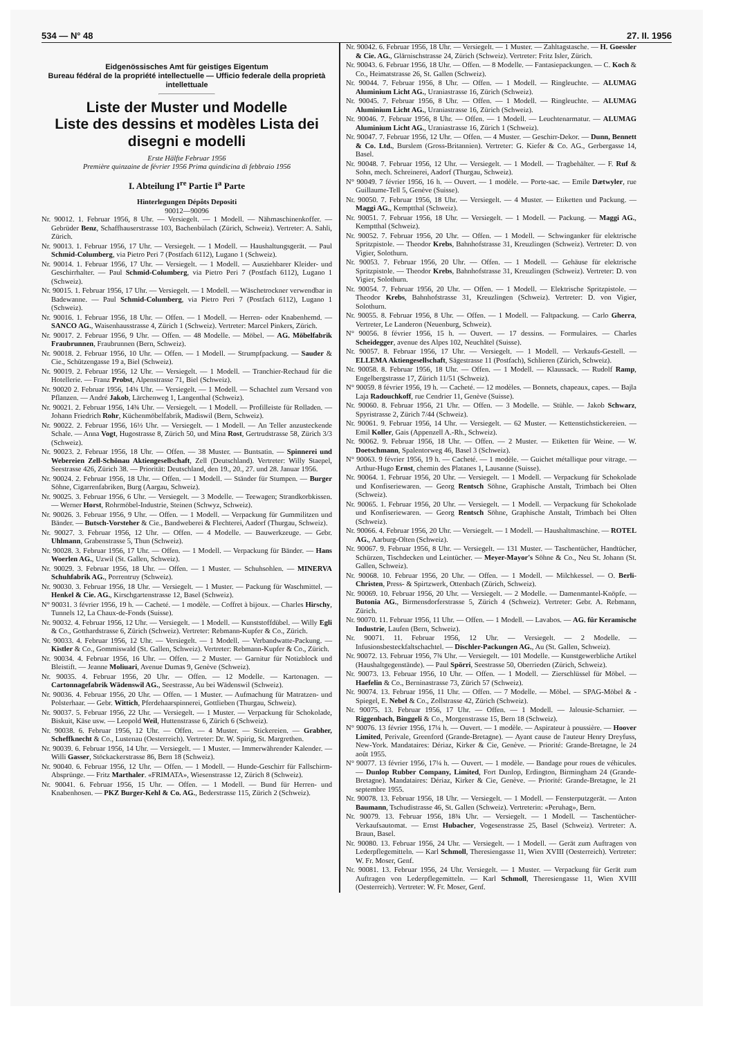534 — N° 48 27. II. 1956
Eidgenössisches Amt für geistiges Eigentum
Bureau fédéral de la propriété intellectuelle — Ufficio federale della proprietà intellettuale
Liste der Muster und Modelle
Liste des dessins et modèles Lista dei disegni e modelli
Erste Hälfte Februar 1956
Première quinzaine de février 1956 Prima quindicina di febbraio 1956
I. Abteilung I<sup>re</sup> Partie I<sup>a</sup> Parte
Hinterlegungen Dépôts Depositi
90012—90096
Nr. 90012. 1. Februar 1956, 8 Uhr. — Versiegelt. — 1 Modell. — Nähmaschinenkoffer. — Gebrüder Benz, Schaffhauserstrasse 103, Bachenbülach (Zürich, Schweiz). Vertreter: A. Sahli, Zürich.
Nr. 90013. 1. Februar 1956, 17 Uhr. — Versiegelt. — 1 Modell. — Haushaltungsgerät. — Paul Schmid-Columberg, via Pietro Peri 7 (Postfach 6112), Lugano 1 (Schweiz).
Nr. 90014. 1. Februar 1956, 17 Uhr. — Versiegelt. — 1 Modell. — Ausziehbarer Kleider- und Geschirrhalter. — Paul Schmid-Columberg, via Pietro Peri 7 (Postfach 6112), Lugano 1 (Schweiz).
Nr. 90015. 1. Februar 1956, 17 Uhr. — Versiegelt. — 1 Modell. — Wäschetrockner verwendbar in Badewanne. — Paul Schmid-Columberg, via Pietro Peri 7 (Postfach 6112), Lugano 1 (Schweiz).
Nr. 90016. 1. Februar 1956, 18 Uhr. — Offen. — 1 Modell. — Herren- oder Knabenhemd. — SANCO AG., Waisenhausstrasse 4, Zürich 1 (Schweiz). Vertreter: Marcel Pinkers, Zürich.
Nr. 90017. 2. Februar 1956, 9 Uhr. — Offen. — 48 Modelle. — Möbel. — AG. Möbelfabrik Fraubrunnen, Fraubrunnen (Bern, Schweiz).
Nr. 90018. 2. Februar 1956, 10 Uhr. — Offen. — 1 Modell. — Strumpfpackung. — Sauder & Cie., Schützengasse 19 a, Biel (Schweiz).
Nr. 90019. 2. Februar 1956, 12 Uhr. — Versiegelt. — 1 Modell. — Tranchier-Rechaud für die Hotellerie. — Franz Probst, Alpenstrasse 71, Biel (Schweiz).
Nr. 90020 2. Februar 1956, 14¾ Uhr. — Versiegelt. — 1 Modell. — Schachtel zum Versand von Pflanzen. — André Jakob, Lärchenweg 1, Langenthal (Schweiz).
Nr. 90021. 2. Februar 1956, 14¾ Uhr. — Versiegelt. — 1 Modell. — Profilleiste für Rolladen. — Johann Friedrich Rohr, Küchenmöbelfabrik, Madiswil (Bern, Schweiz).
Nr. 90022. 2. Februar 1956, 16½ Uhr. — Versiegelt. — 1 Modell. — An Teller anzusteckende Schale. — Anna Vogt, Hugostrasse 8, Zürich 50, und Mina Rost, Gertrudstrasse 58, Zürich 3/3 (Schweiz).
Nr. 90023. 2. Februar 1956, 18 Uhr. — Offen. — 38 Muster. — Buntsatin. — Spinnerei und Webereien Zell-Schönau Aktiengesellschaft, Zell (Deutschland). Vertreter: Willy Staepel, Seestrasse 426, Zürich 38. — Priorität: Deutschland, den 19., 20., 27. und 28. Januar 1956.
Nr. 90024. 2. Februar 1956, 18 Uhr. — Offen. — 1 Modell. — Ständer für Stumpen. — Burger Söhne, Cigarrenfabriken, Burg (Aargau, Schweiz).
Nr. 90025. 3. Februar 1956, 6 Uhr. — Versiegelt. — 3 Modelle. — Teewagen; Strandkorbkissen. — Werner Horst, Rohrmöbel-Industrie, Steinen (Schwyz, Schweiz).
Nr. 90026. 3. Februar 1956, 9 Uhr. — Offen. — 1 Modell. — Verpackung für Gummilitzen und Bänder. — Butsch-Vorsteher & Cie., Bandweberei & Flechterei, Aadorf (Thurgau, Schweiz).
Nr. 90027. 3. Februar 1956, 12 Uhr. — Offen. — 4 Modelle. — Bauwerkzeuge. — Gebr. Uhlmann, Grabenstrasse 5, Thun (Schweiz).
Nr. 90028. 3. Februar 1956, 17 Uhr. — Offen. — 1 Modell. — Verpackung für Bänder. — Hans Woerlen AG., Uzwil (St. Gallen, Schweiz).
Nr. 90029. 3. Februar 1956, 18 Uhr. — Offen. — 1 Muster. — Schuhsohlen. — MINERVA Schuhfabrik AG., Porrentruy (Schweiz).
Nr. 90030. 3. Februar 1956, 18 Uhr. — Versiegelt. — 1 Muster. — Packung für Waschmittel. — Henkel & Cie. AG., Kirschgartenstrasse 12, Basel (Schweiz).
N° 90031. 3 février 1956, 19 h. — Cacheté. — 1 modèle. — Coffret à bijoux. — Charles Hirschy, Tunnels 12, La Chaux-de-Fonds (Suisse).
Nr. 90032. 4. Februar 1956, 12 Uhr. — Versiegelt. — 1 Modell. — Kunststoffdübel. — Willy Egli & Co., Gotthardstrasse 6, Zürich (Schweiz). Vertreter: Rebmann-Kupfer & Co., Zürich.
Nr. 90033. 4. Februar 1956, 12 Uhr. — Versiegelt. — 1 Modell. — Verbandwatte-Packung. — Kistler & Co., Gommiswald (St. Gallen, Schweiz). Vertreter: Rebmann-Kupfer & Co., Zürich.
Nr. 90034. 4. Februar 1956, 16 Uhr. — Offen. — 2 Muster. — Garnitur für Notizblock und Bleistift. — Jeanne Moliuari, Avenue Dumas 9, Genève (Schweiz).
Nr. 90035. 4. Februar 1956, 20 Uhr. — Offen. — 12 Modelle. — Kartonagen. — Cartonnagefabrik Wädenswil AG., Seestrasse, Au bei Wädenswil (Schweiz).
Nr. 90036. 4. Februar 1956, 20 Uhr. — Offen. — 1 Muster. — Aufmachung für Matratzen- und Polsterhaar. — Gebr. Wittich, Pferdehaarspinnerei, Gottlieben (Thurgau, Schweiz).
Nr. 90037. 5. Februar 1956, 22 Uhr. — Versiegelt. — 1 Muster. — Verpackung für Schokolade, Biskuit, Käse usw. — Leopold Weil, Huttenstrasse 6, Zürich 6 (Schweiz).
Nr. 90038. 6. Februar 1956, 12 Uhr. — Offen. — 4 Muster. — Stickereien. — Grabher, Scheffknecht & Co., Lustenau (Oesterreich). Vertreter: Dr. W. Spirig, St. Margrethen.
Nr. 90039. 6. Februar 1956, 14 Uhr. — Versiegelt. — 1 Muster. — Immerwährender Kalender. — Willi Gasser, Stöckackerstrasse 86, Bern 18 (Schweiz).
Nr. 90040. 6. Februar 1956, 12 Uhr. — Offen. — 1 Modell. — Hunde-Geschirr für Fallschirm-Absprünge. — Fritz Marthaler. «FRIMATA», Wiesenstrasse 12, Zürich 8 (Schweiz).
Nr. 90041. 6. Februar 1956, 15 Uhr. — Offen. — 1 Modell. — Bund für Herren- und Knabenhosen. — PKZ Burger-Kehl & Co. AG., Bederstrasse 115, Zürich 2 (Schweiz).
Nr. 90042. 6. Februar 1956, 18 Uhr. — Versiegelt. — 1 Muster. — Zahltagstasche. — H. Goessler & Cie. AG., Glärnischstrasse 24, Zürich (Schweiz). Vertreter: Fritz Isler, Zürich.
Nr. 90043. 6. Februar 1956, 18 Uhr. — Offen. — 8 Modelle. — Fantasiepackungen. — C. Koch & Co., Heimatstrasse 26, St. Gallen (Schweiz).
Nr. 90044. 7. Februar 1956, 8 Uhr. — Offen. — 1 Modell. — Ringleuchte. — ALUMAG Aluminium Licht AG., Uraniastrasse 16, Zürich (Schweiz).
Nr. 90045. 7. Februar 1956, 8 Uhr. — Offen. — 1 Modell. — Ringleuchte. — ALUMAG Aluminium Licht AG., Uraniastrasse 16, Zürich (Schweiz).
Nr. 90046. 7. Februar 1956, 8 Uhr. — Offen. — 1 Modell. — Leuchtenarmatur. — ALUMAG Aluminium Licht AG., Uraniastrasse 16, Zürich 1 (Schweiz).
Nr. 90047. 7. Februar 1956, 12 Uhr. — Offen. — 4 Muster. — Geschirr-Dekor. — Dunn, Bennett & Co. Ltd., Burslem (Gross-Britannien). Vertreter: G. Kiefer & Co. AG., Gerbergasse 14, Basel.
Nr. 90048. 7. Februar 1956, 12 Uhr. — Versiegelt. — 1 Modell. — Tragbehälter. — F. Ruf & Sohn, mech. Schreinerei, Aadorf (Thurgau, Schweiz).
N° 90049. 7 février 1956, 16 h. — Ouvert. — 1 modèle. — Porte-sac. — Emile Dætwyler, rue Guillaume-Tell 5, Genève (Suisse).
Nr. 90050. 7. Februar 1956, 18 Uhr. — Versiegelt. — 4 Muster. — Etiketten und Packung. — Maggi AG., Kemptthal (Schweiz).
Nr. 90051. 7. Februar 1956, 18 Uhr. — Versiegelt. — 1 Modell. — Packung. — Maggi AG., Kemptthal (Schweiz).
Nr. 90052. 7. Februar 1956, 20 Uhr. — Offen. — 1 Modell. — Schwinganker für elektrische Spritzpistole. — Theodor Krebs, Bahnhofstrasse 31, Kreuzlingen (Schweiz). Vertreter: D. von Vigier, Solothurn.
Nr. 90053. 7. Februar 1956, 20 Uhr. — Offen. — 1 Modell. — Gehäuse für elektrische Spritzpistole. — Theodor Krebs, Bahnhofstrasse 31, Kreuzlingen (Schweiz). Vertreter: D. von Vigier, Solothurn.
Nr. 90054. 7. Februar 1956, 20 Uhr. — Offen. — 1 Modell. — Elektrische Spritzpistole. — Theodor Krebs, Bahnhofstrasse 31, Kreuzlingen (Schweiz). Vertreter: D. von Vigier, Solothurn.
Nr. 90055. 8. Februar 1956, 8 Uhr. — Offen. — 1 Modell. — Faltpackung. — Carlo Gherra, Vertreter, Le Landeron (Neuenburg, Schweiz).
N° 90056. 8 février 1956, 15 h. — Ouvert. — 17 dessins. — Formulaires. — Charles Scheidegger, avenue des Alpes 102, Neuchâtel (Suisse).
Nr. 90057. 8. Februar 1956, 17 Uhr. — Versiegelt. — 1 Modell. — Verkaufs-Gestell. — ELLEMA Aktiengesellschaft, Sägestrasse 11 (Postfach), Schlieren (Zürich, Schweiz).
Nr. 90058. 8. Februar 1956, 18 Uhr. — Offen. — 1 Modell. — Klaussack. — Rudolf Ramp, Engelbergstrasse 17, Zürich 11/51 (Schweiz).
N° 90059. 8 février 1956, 19 h. — Cacheté. — 12 modèles. — Bonnets, chapeaux, capes. — Bajla Laja Radouchkoff, rue Cendrier 11, Genève (Suisse).
Nr. 90060. 8. Februar 1956, 21 Uhr. — Offen. — 3 Modelle. — Stühle. — Jakob Schwarz, Spyristrasse 2, Zürich 7/44 (Schweiz).
Nr. 90061. 9. Februar 1956, 14 Uhr. — Versiegelt. — 62 Muster. — Kettenstichstickereien. — Emil Koller, Gais (Appenzell A.-Rh., Schweiz).
Nr. 90062. 9. Februar 1956, 18 Uhr. — Offen. — 2 Muster. — Etiketten für Weine. — W. Doetschmann, Spalentorweg 46, Basel 3 (Schweiz).
N° 90063. 9 février 1956, 19 h. — Cacheté. — 1 modèle. — Guichet métallique pour vitrage. — Arthur-Hugo Ernst, chemin des Platanes 1, Lausanne (Suisse).
Nr. 90064. 1. Februar 1956, 20 Uhr. — Versiegelt. — 1 Modell. — Verpackung für Schokolade und Konfiseriewaren. — Georg Rentsch Söhne, Graphische Anstalt, Trimbach bei Olten (Schweiz).
Nr. 90065. 1. Februar 1956, 20 Uhr. — Versiegelt. — 1 Modell. — Verpackung für Schokolade und Konfiseriewaren. — Georg Rentsch Söhne, Graphische Anstalt, Trimbach bei Olten (Schweiz).
Nr. 90066. 4. Februar 1956, 20 Uhr. — Versiegelt. — 1 Modell. — Haushaltmaschine. — ROTEL AG., Aarburg-Olten (Schweiz).
Nr. 90067. 9. Februar 1956, 8 Uhr. — Versiegelt. — 131 Muster. — Taschentücher, Handtücher, Schürzen, Tischdecken und Leintücher. — Meyer-Mayor's Söhne & Co., Neu St. Johann (St. Gallen, Schweiz).
Nr. 90068. 10. Februar 1956, 20 Uhr. — Offen. — 1 Modell. — Milchkessel. — O. Berli-Christen, Press- & Spirtzwerk, Ottenbach (Zürich, Schweiz).
Nr. 90069. 10. Februar 1956, 20 Uhr. — Versiegelt. — 2 Modelle. — Damenmantel-Knöpfe. — Butonia AG., Birmensdorferstrasse 5, Zürich 4 (Schweiz). Vertreter: Gebr. A. Rebmann, Zürich.
Nr. 90070. 11. Februar 1956, 11 Uhr. — Offen. — 1 Modell. — Lavabos. — AG. für Keramische Industrie, Laufen (Bern, Schweiz).
Nr. 90071. 11. Februar 1956, 12 Uhr. — Versiegelt. — 2 Modelle. — Infusionsbesteckfaltschachtel. — Dischler-Packungen AG., Au (St. Gallen, Schweiz).
Nr. 90072. 13. Februar 1956, 7¾ Uhr. — Versiegelt. — 101 Modelle. — Kunstgewerbliche Artikel (Haushaltgegenstände). — Paul Spörri, Seestrasse 50, Oberrieden (Zürich, Schweiz).
Nr. 90073. 13. Februar 1956, 10 Uhr. — Offen. — 1 Modell. — Zierschlüssel für Möbel. — Haefelin & Co., Berninastrasse 73, Zürich 57 (Schweiz).
Nr. 90074. 13. Februar 1956, 11 Uhr. — Offen. — 7 Modelle. — Möbel. — SPAG-Möbel & -Spiegel, E. Nebel & Co., Zollstrasse 42, Zürich (Schweiz).
Nr. 90075. 13. Februar 1956, 17 Uhr. — Offen. — 1 Modell. — Jalousie-Scharnier. — Riggenbach, Binggeli & Co., Morgenstrasse 15, Bern 18 (Schweiz).
N° 90076. 13 février 1956, 17¼ h. — Ouvert. — 1 modèle. — Aspirateur à poussière. — Hoover Limited, Perivale, Greenford (Grande-Bretagne). — Ayant cause de l'auteur Henry Dreyfuss, New-York. Mandataires: Dériaz, Kirker & Cie, Genève. — Priorité: Grande-Bretagne, le 24 août 1955.
N° 90077. 13 février 1956, 17¼ h. — Ouvert. — 1 modèle. — Bandage pour roues de véhicules. — Dunlop Rubber Company, Limited, Fort Dunlop, Erdington, Birmingham 24 (Grande-Bretagne). Mandataires: Dériaz, Kirker & Cie, Genève. — Priorité: Grande-Bretagne, le 21 septembre 1955.
Nr. 90078. 13. Februar 1956, 18 Uhr. — Versiegelt. — 1 Modell. — Fensterputzgerät. — Anton Baumann, Tschudistrasse 46, St. Gallen (Schweiz). Vertreterin: «Peruhag», Bern.
Nr. 90079. 13. Februar 1956, 18¾ Uhr. — Versiegelt. — 1 Modell. — Taschentücher-Verkaufsautomat. — Ernst Hubacher, Vogesenstrasse 25, Basel (Schweiz). Vertreter: A. Braun, Basel.
Nr. 90080. 13. Februar 1956, 24 Uhr. — Versiegelt. — 1 Modell. — Gerät zum Auftragen von Lederpflegemitteln. — Karl Schmoll, Theresiengasse 11, Wien XVIII (Oesterreich). Vertreter: W. Fr. Moser, Genf.
Nr. 90081. 13. Februar 1956, 24 Uhr. Versiegelt. — 1 Muster. — Verpackung für Gerät zum Auftragen von Lederpflegemitteln. — Karl Schmoll, Theresiengasse 11, Wien XVIII (Oesterreich). Vertreter: W. Fr. Moser, Genf.